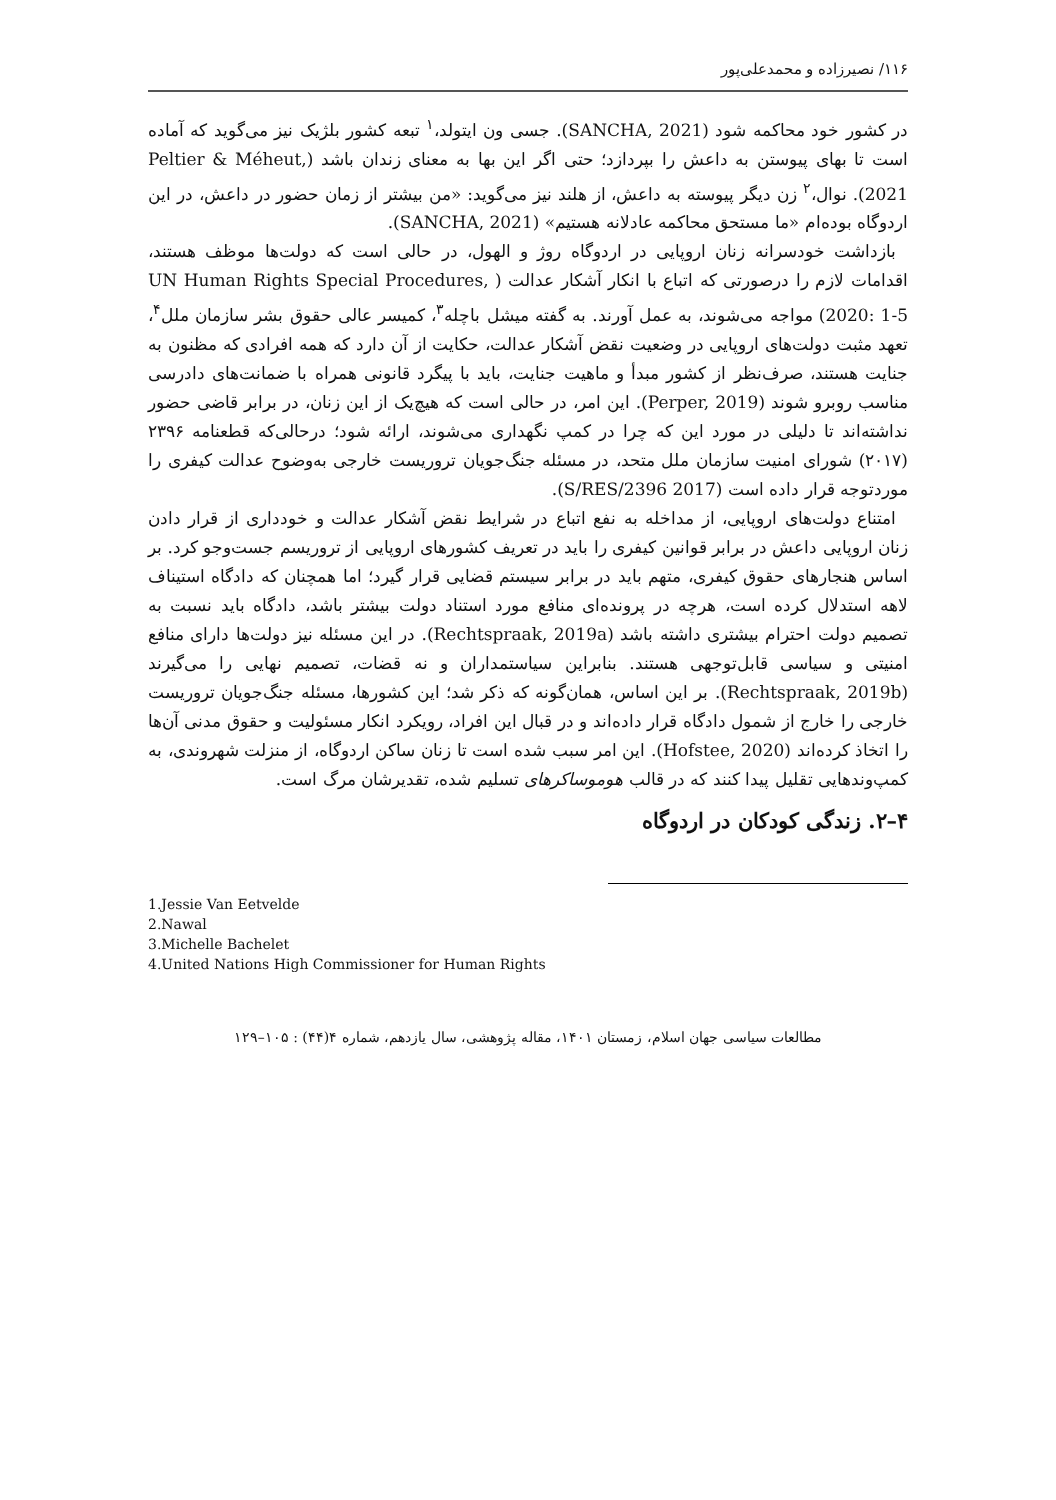۱۱۶/ نصیرزاده و محمدعلی‌پور
در کشور خود محاکمه شود (SANCHA, 2021). جسی ون ایتولد،<sup>۱</sup> تبعه کشور بلژیک نیز می‌گوید که آماده است تا بهای پیوستن به داعش را بپردازد؛ حتی اگر این بها به معنای زندان باشد (Peltier & Méheut, 2021). نوال،<sup>۲</sup> زن دیگر پیوسته به داعش، از هلند نیز می‌گوید: «من بیشتر از زمان حضور در داعش، در این اردوگاه بوده‌ام «ما مستحق محاکمه عادلانه هستیم» (SANCHA, 2021).
بازداشت خودسرانه زنان اروپایی در اردوگاه روژ و الهول، در حالی است که دولت‌ها موظف هستند، اقدامات لازم را درصورتی که اتباع با انکار آشکار عدالت ( UN Human Rights Special Procedures, 2020: 1-5) مواجه می‌شوند، به عمل آورند. به گفته میشل باچله<sup>۳</sup>، کمیسر عالی حقوق بشر سازمان ملل<sup>۴</sup>، تعهد مثبت دولت‌های اروپایی در وضعیت نقض آشکار عدالت، حکایت از آن دارد که همه افرادی که مظنون به جنایت هستند، صرف‌نظر از کشور مبدأ و ماهیت جنایت، باید با پیگرد قانونی همراه با ضمانت‌های دادرسی مناسب روبرو شوند (Perper, 2019). این امر، در حالی است که هیچ‌یک از این زنان، در برابر قاضی حضور نداشته‌اند تا دلیلی در مورد این که چرا در کمپ نگهداری می‌شوند، ارائه شود؛ درحالی‌که قطعنامه ۲۳۹۶ (۲۰۱۷) شورای امنیت سازمان ملل متحد، در مسئله جنگ‌جویان تروریست خارجی به‌وضوح عدالت کیفری را موردتوجه قرار داده است (S/RES/2396 2017).
امتناع دولت‌های اروپایی، از مداخله به نفع اتباع در شرایط نقض آشکار عدالت و خودداری از قرار دادن زنان اروپایی داعش در برابر قوانین کیفری را باید در تعریف کشورهای اروپایی از تروریسم جست‌وجو کرد. بر اساس هنجارهای حقوق کیفری، متهم باید در برابر سیستم قضایی قرار گیرد؛ اما همچنان که دادگاه استیناف لاهه استدلال کرده است، هرچه در پرونده‌ای منافع مورد استناد دولت بیشتر باشد، دادگاه باید نسبت به تصمیم دولت احترام بیشتری داشته باشد (Rechtspraak, 2019a). در این مسئله نیز دولت‌ها دارای منافع امنیتی و سیاسی قابل‌توجهی هستند. بنابراین سیاستمداران و نه قضات، تصمیم نهایی را می‌گیرند (Rechtspraak, 2019b). بر این اساس، همان‌گونه که ذکر شد؛ این کشورها، مسئله جنگ‌جویان تروریست خارجی را خارج از شمول دادگاه قرار داده‌اند و در قبال این افراد، رویکرد انکار مسئولیت و حقوق مدنی آن‌ها را اتخاذ کرده‌اند (Hofstee, 2020). این امر سبب شده است تا زنان ساکن اردوگاه، از منزلت شهروندی، به کمپ‌وندهایی تقلیل پیدا کنند که در قالب هوموساکرهای تسلیم شده، تقدیرشان مرگ است.
۴–۲. زندگی کودکان در اردوگاه
1.Jessie Van Eetvelde
2.Nawal
3.Michelle Bachelet
4.United Nations High Commissioner for Human Rights
مطالعات سیاسی جهان اسلام، زمستان ۱۴۰۱، مقاله پژوهشی، سال یازدهم، شماره ۴(۴۴) : ۱۰۵–۱۲۹